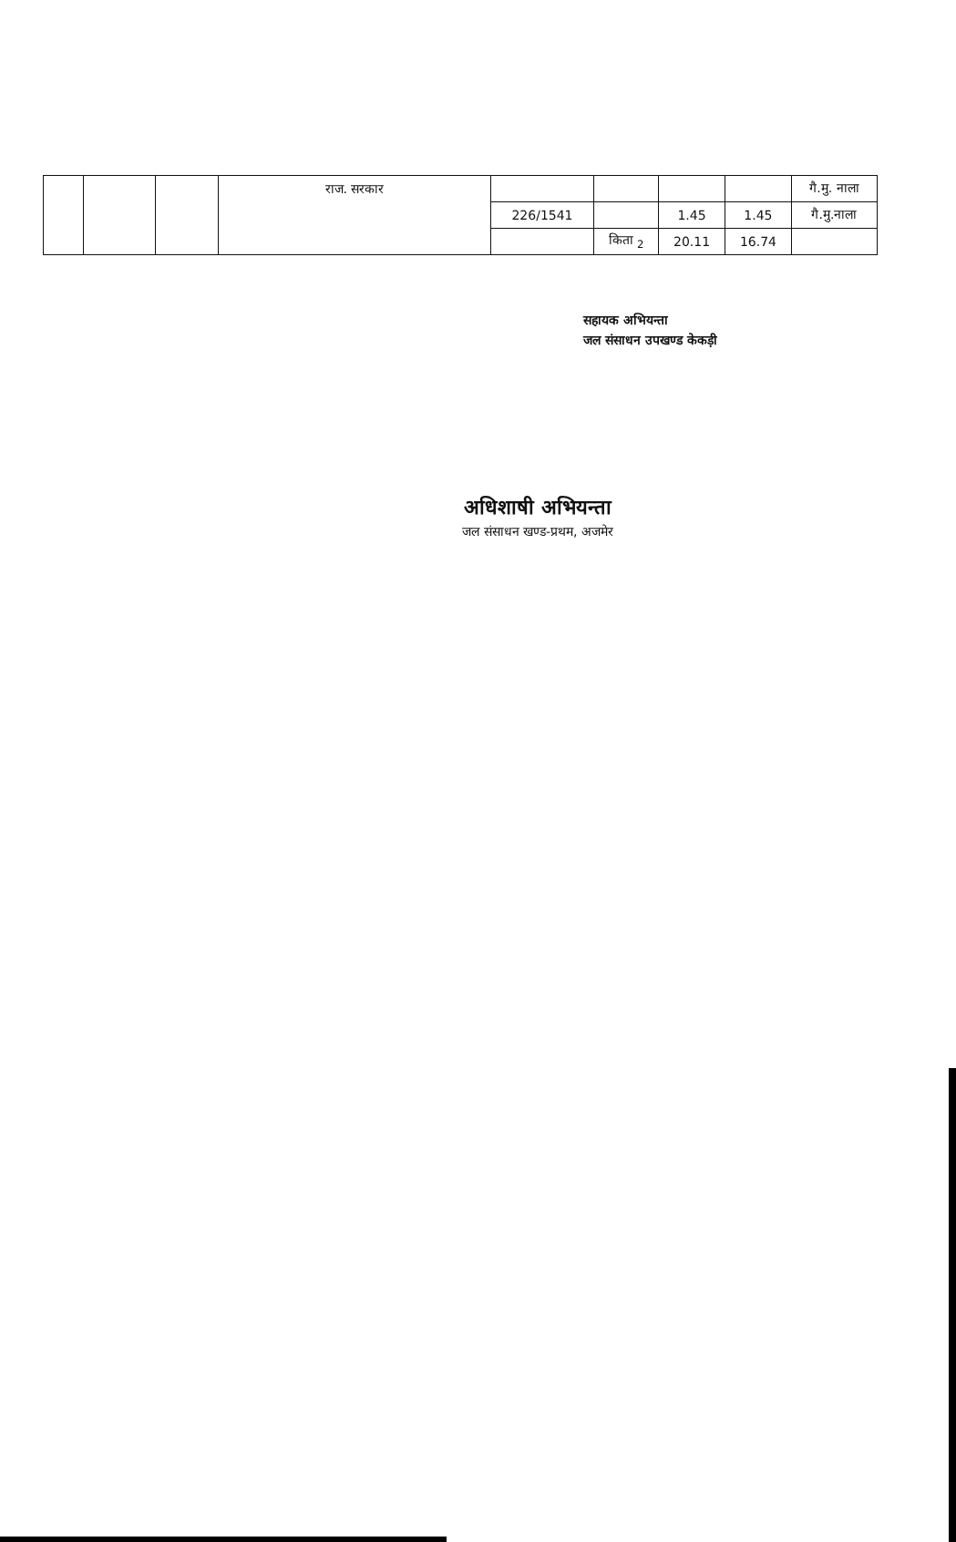| | | | राज. सरकार | | | | | गै.मु. नाला |
| | | | | 226/1541 | | 1.45 | 1.45 | गै.मु.नाला |
| | | | | | किता <sub>2</sub> | 20.11 | 16.74 | |
सहायक अभियन्ता
जल संसाधन उपखण्ड केकड़ी
अधिशाषी अभियन्ता
जल संसाधन खण्ड-प्रथम, अजमेर